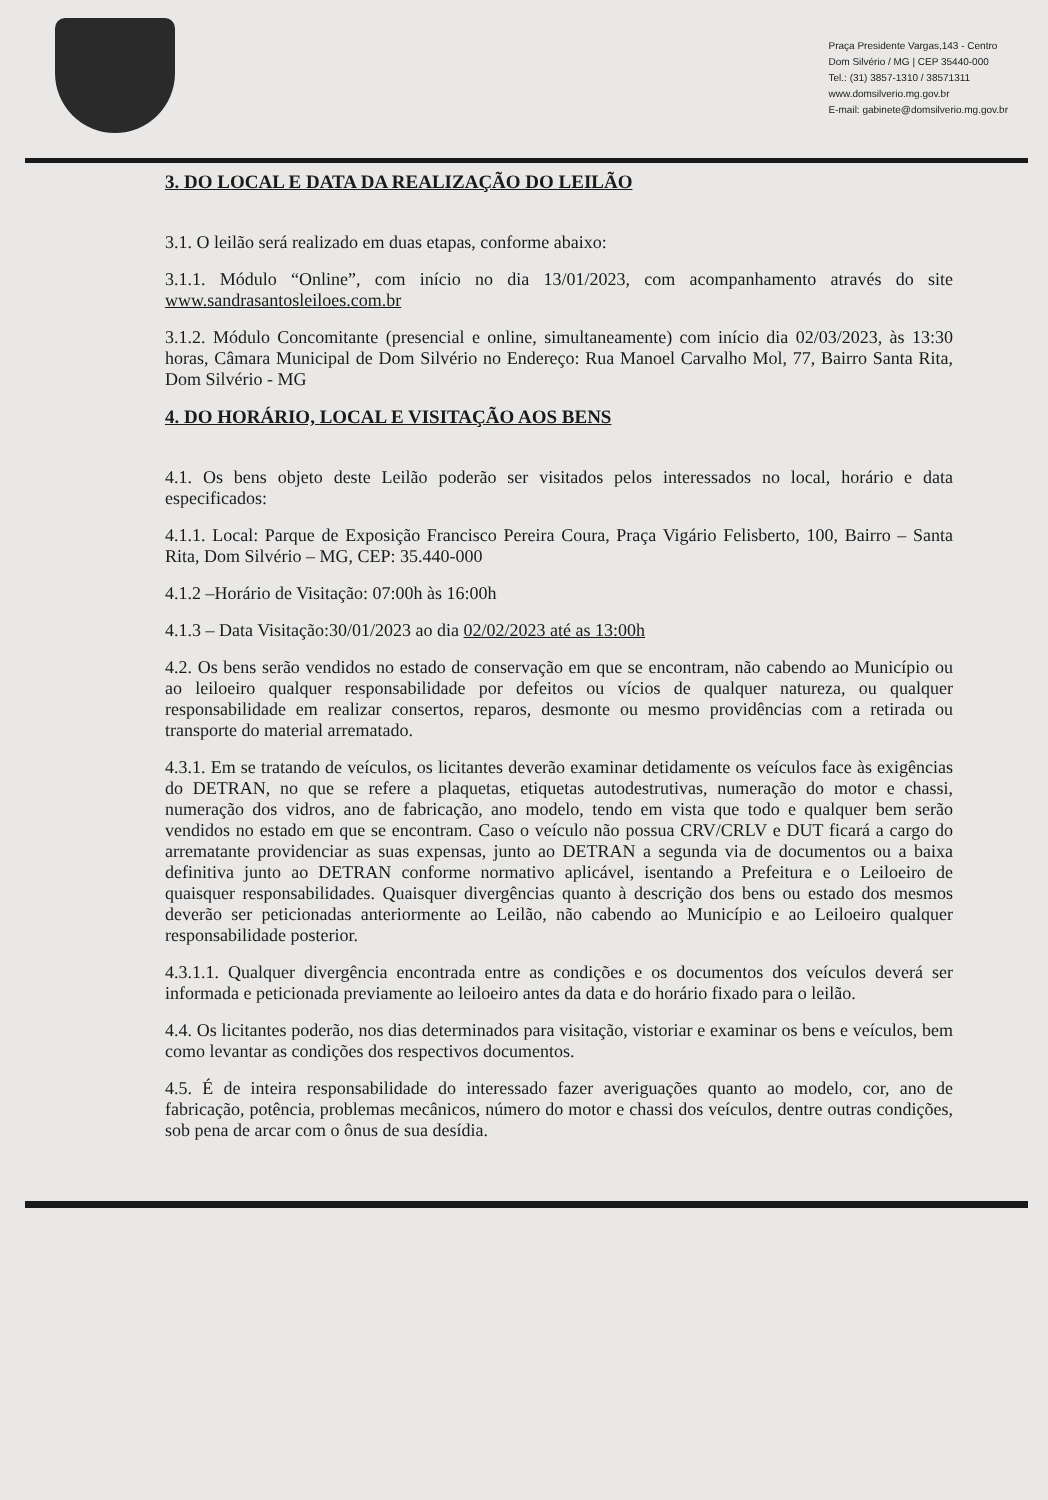Praça Presidente Vargas,143 - Centro
Dom Silvério / MG | CEP 35440-000
Tel.: (31) 3857-1310 / 38571311
www.domsilverio.mg.gov.br
E-mail: gabinete@domsilverio.mg.gov.br
3. DO LOCAL E DATA DA REALIZAÇÃO DO LEILÃO
3.1. O leilão será realizado em duas etapas, conforme abaixo:
3.1.1. Módulo “Online”, com início no dia 13/01/2023, com acompanhamento através do site www.sandrasantosleiloes.com.br
3.1.2. Módulo Concomitante (presencial e online, simultaneamente) com início dia 02/03/2023, às 13:30 horas, Câmara Municipal de Dom Silvério no Endereço: Rua Manoel Carvalho Mol, 77, Bairro Santa Rita, Dom Silvério - MG
4. DO HORÁRIO, LOCAL E VISITAÇÃO AOS BENS
4.1. Os bens objeto deste Leilão poderão ser visitados pelos interessados no local, horário e data especificados:
4.1.1. Local: Parque de Exposição Francisco Pereira Coura, Praça Vigário Felisberto, 100, Bairro – Santa Rita, Dom Silvério – MG, CEP: 35.440-000
4.1.2 –Horário de Visitação: 07:00h às 16:00h
4.1.3 – Data Visitação:30/01/2023 ao dia 02/02/2023 até as 13:00h
4.2. Os bens serão vendidos no estado de conservação em que se encontram, não cabendo ao Município ou ao leiloeiro qualquer responsabilidade por defeitos ou vícios de qualquer natureza, ou qualquer responsabilidade em realizar consertos, reparos, desmonte ou mesmo providências com a retirada ou transporte do material arrematado.
4.3.1. Em se tratando de veículos, os licitantes deverão examinar detidamente os veículos face às exigências do DETRAN, no que se refere a plaquetas, etiquetas autodestrutivas, numeração do motor e chassi, numeração dos vidros, ano de fabricação, ano modelo, tendo em vista que todo e qualquer bem serão vendidos no estado em que se encontram. Caso o veículo não possua CRV/CRLV e DUT ficará a cargo do arrematante providenciar as suas expensas, junto ao DETRAN a segunda via de documentos ou a baixa definitiva junto ao DETRAN conforme normativo aplicável, isentando a Prefeitura e o Leiloeiro de quaisquer responsabilidades. Quaisquer divergências quanto à descrição dos bens ou estado dos mesmos deverão ser peticionadas anteriormente ao Leilão, não cabendo ao Município e ao Leiloeiro qualquer responsabilidade posterior.
4.3.1.1. Qualquer divergência encontrada entre as condições e os documentos dos veículos deverá ser informada e peticionada previamente ao leiloeiro antes da data e do horário fixado para o leilão.
4.4. Os licitantes poderão, nos dias determinados para visitação, vistoriar e examinar os bens e veículos, bem como levantar as condições dos respectivos documentos.
4.5. É de inteira responsabilidade do interessado fazer averiguações quanto ao modelo, cor, ano de fabricação, potência, problemas mecânicos, número do motor e chassi dos veículos, dentre outras condições, sob pena de arcar com o ônus de sua desídia.